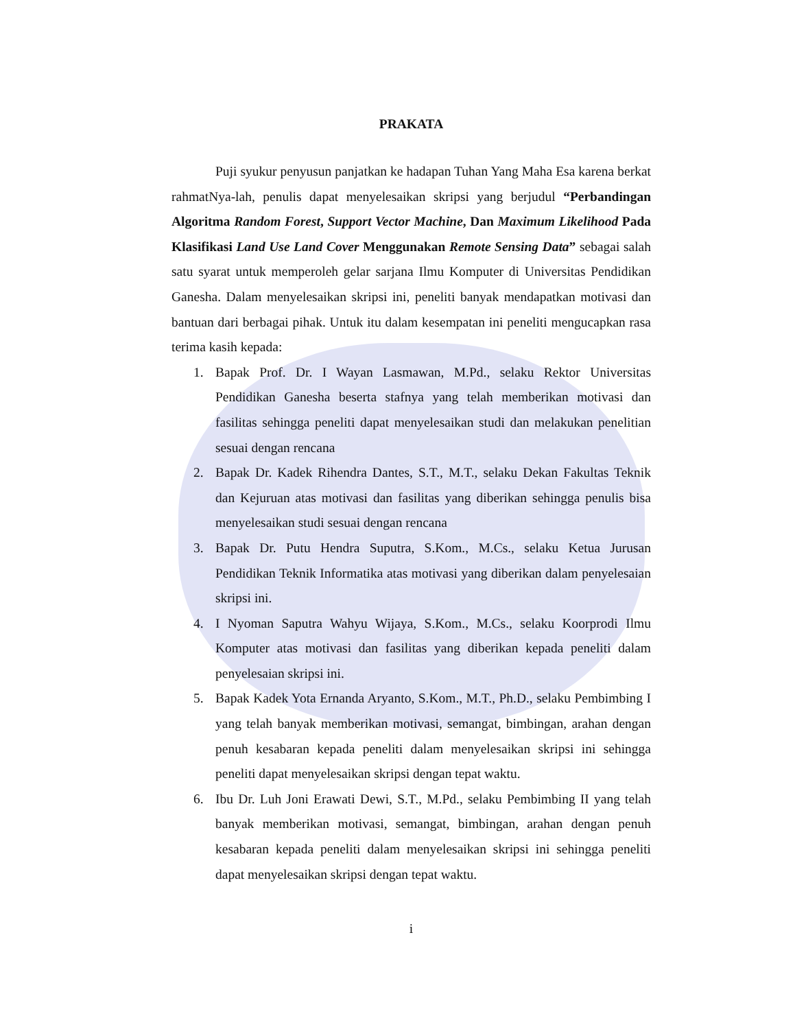PRAKATA
Puji syukur penyusun panjatkan ke hadapan Tuhan Yang Maha Esa karena berkat rahmatNya-lah, penulis dapat menyelesaikan skripsi yang berjudul “Perbandingan Algoritma Random Forest, Support Vector Machine, Dan Maximum Likelihood Pada Klasifikasi Land Use Land Cover Menggunakan Remote Sensing Data” sebagai salah satu syarat untuk memperoleh gelar sarjana Ilmu Komputer di Universitas Pendidikan Ganesha. Dalam menyelesaikan skripsi ini, peneliti banyak mendapatkan motivasi dan bantuan dari berbagai pihak. Untuk itu dalam kesempatan ini peneliti mengucapkan rasa terima kasih kepada:
1. Bapak Prof. Dr. I Wayan Lasmawan, M.Pd., selaku Rektor Universitas Pendidikan Ganesha beserta stafnya yang telah memberikan motivasi dan fasilitas sehingga peneliti dapat menyelesaikan studi dan melakukan penelitian sesuai dengan rencana
2. Bapak Dr. Kadek Rihendra Dantes, S.T., M.T., selaku Dekan Fakultas Teknik dan Kejuruan atas motivasi dan fasilitas yang diberikan sehingga penulis bisa menyelesaikan studi sesuai dengan rencana
3. Bapak Dr. Putu Hendra Suputra, S.Kom., M.Cs., selaku Ketua Jurusan Pendidikan Teknik Informatika atas motivasi yang diberikan dalam penyelesaian skripsi ini.
4. I Nyoman Saputra Wahyu Wijaya, S.Kom., M.Cs., selaku Koorprodi Ilmu Komputer atas motivasi dan fasilitas yang diberikan kepada peneliti dalam penyelesaian skripsi ini.
5. Bapak Kadek Yota Ernanda Aryanto, S.Kom., M.T., Ph.D., selaku Pembimbing I yang telah banyak memberikan motivasi, semangat, bimbingan, arahan dengan penuh kesabaran kepada peneliti dalam menyelesaikan skripsi ini sehingga peneliti dapat menyelesaikan skripsi dengan tepat waktu.
6. Ibu Dr. Luh Joni Erawati Dewi, S.T., M.Pd., selaku Pembimbing II yang telah banyak memberikan motivasi, semangat, bimbingan, arahan dengan penuh kesabaran kepada peneliti dalam menyelesaikan skripsi ini sehingga peneliti dapat menyelesaikan skripsi dengan tepat waktu.
i